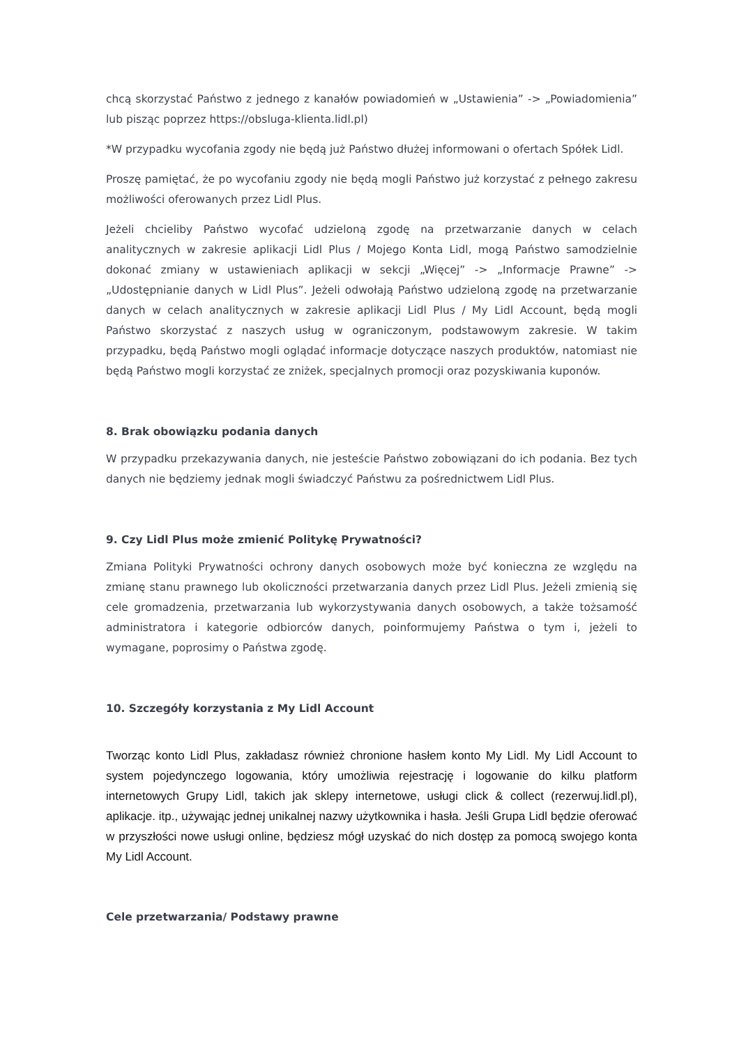chcą skorzystać Państwo z jednego z kanałów powiadomień w „Ustawienia” -> „Powiadomienia” lub pisząc poprzez https://obsluga-klienta.lidl.pl)
*W przypadku wycofania zgody nie będą już Państwo dłużej informowani o ofertach Spółek Lidl.
Proszę pamiętać, że po wycofaniu zgody nie będą mogli Państwo już korzystać z pełnego zakresu możliwości oferowanych przez Lidl Plus.
Jeżeli chcieliby Państwo wycofać udzieloną zgodę na przetwarzanie danych w celach analitycznych w zakresie aplikacji Lidl Plus / Mojego Konta Lidl, mogą Państwo samodzielnie dokonać zmiany w ustawieniach aplikacji w sekcji „Więcej” -> „Informacje Prawne” -> „Udostępnianie danych w Lidl Plus”. Jeżeli odwołają Państwo udzieloną zgodę na przetwarzanie danych w celach analitycznych w zakresie aplikacji Lidl Plus / My Lidl Account, będą mogli Państwo skorzystać z naszych usług w ograniczonym, podstawowym zakresie. W takim przypadku, będą Państwo mogli oglądać informacje dotyczące naszych produktów, natomiast nie będą Państwo mogli korzystać ze zniżek, specjalnych promocji oraz pozyskiwania kuponów.
8. Brak obowiązku podania danych
W przypadku przekazywania danych, nie jesteście Państwo zobowiązani do ich podania. Bez tych danych nie będziemy jednak mogli świadczyć Państwu za pośrednictwem Lidl Plus.
9. Czy Lidl Plus może zmienić Politykę Prywatności?
Zmiana Polityki Prywatności ochrony danych osobowych może być konieczna ze względu na zmianę stanu prawnego lub okoliczności przetwarzania danych przez Lidl Plus. Jeżeli zmienią się cele gromadzenia, przetwarzania lub wykorzystywania danych osobowych, a także tożsamość administratora i kategorie odbiorców danych, poinformujemy Państwa o tym i, jeżeli to wymagane, poprosimy o Państwa zgodę.
10. Szczegóły korzystania z My Lidl Account
Tworząc konto Lidl Plus, zakładasz również chronione hasłem konto My Lidl. My Lidl Account to system pojedynczego logowania, który umożliwia rejestrację i logowanie do kilku platform internetowych Grupy Lidl, takich jak sklepy internetowe, usługi click & collect (rezerwuj.lidl.pl), aplikacje. itp., używając jednej unikalnej nazwy użytkownika i hasła. Jeśli Grupa Lidl będzie oferować w przyszłości nowe usługi online, będziesz mógł uzyskać do nich dostęp za pomocą swojego konta My Lidl Account.
Cele przetwarzania/ Podstawy prawne